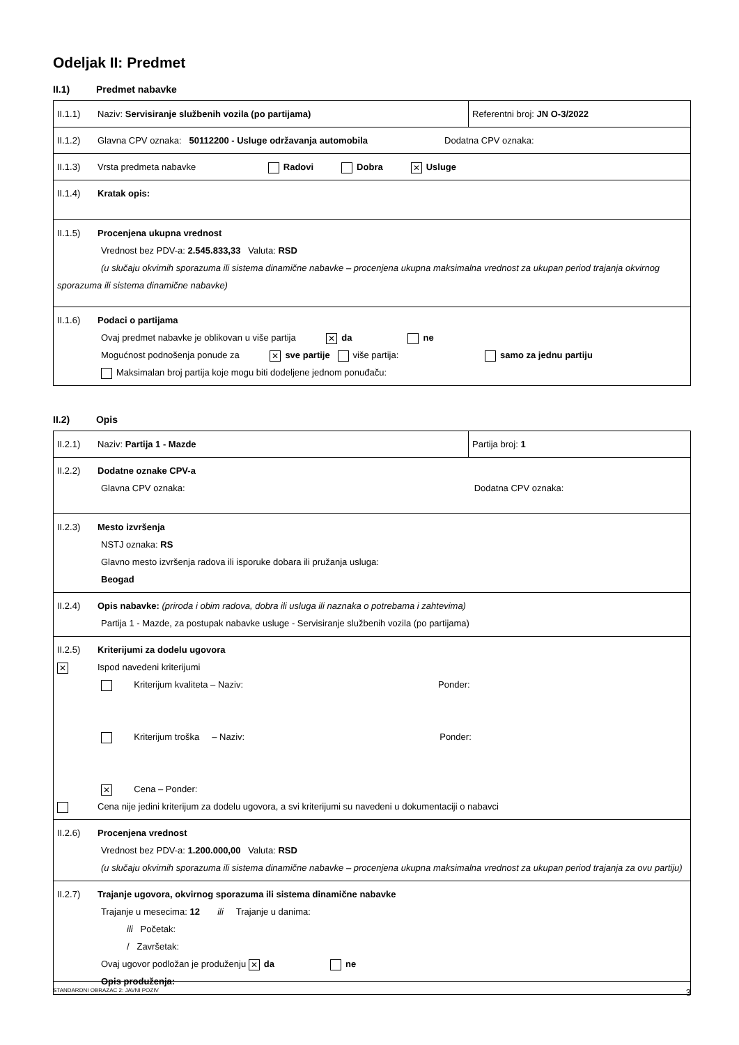Odeljak II: Predmet
II.1) Predmet nabavke
| II.1.1) Naziv: Servisiranje službenih vozila (po partijama) | Referentni broj: JN O-3/2022 |
| II.1.2) Glavna CPV oznaka: 50112200 - Usluge održavanja automobila Dodatna CPV oznaka: | |
| II.1.3) Vrsta predmeta nabavke Radovi Dobra ✕ Usluge | |
| II.1.4) Kratak opis: | |
| II.1.5) Procenjena ukupna vrednost Vrednost bez PDV-a: 2.545.833,33 Valuta: RSD (u slučaju okvirnih sporazuma ili sistema dinamične nabavke – procenjena ukupna maksimalna vrednost za ukupan period trajanja okvirnog sporazuma ili sistema dinamične nabavke) | |
| II.1.6) Podaci o partijama Ovaj predmet nabavke je oblikovan u više partija ✕ da ne Mogućnost podnošenja ponude za ✕ sve partije više partija: samo za jednu partiju Maksimalan broj partija koje mogu biti dodeljene jednom ponuđaču: | |
II.2) Opis
| II.2.1) Naziv: Partija 1 - Mazde | Partija broj: 1 |
| II.2.2) Dodatne oznake CPV-a Glavna CPV oznaka: Dodatna CPV oznaka: | |
| II.2.3) Mesto izvršenja NSTJ oznaka: RS Glavno mesto izvršenja radova ili isporuke dobara ili pružanja usluga: Beogad | |
| II.2.4) Opis nabavke: (priroda i obim radova, dobra ili usluga ili naznaka o potrebama i zahtevima) Partija 1 - Mazde, za postupak nabavke usluge - Servisiranje službenih vozila (po partijama) | |
| II.2.5) Kriterijumi za dodelu ugovora ✕ Ispod navedeni kriterijumi Kriterijum kvaliteta – Naziv: Ponder: Kriterijum troška – Naziv: Ponder: ✕ Cena – Ponder: Cena nije jedini kriterijum za dodelu ugovora, a svi kriterijumi su navedeni u dokumentaciji o nabavci | |
| II.2.6) Procenjena vrednost Vrednost bez PDV-a: 1.200.000,00 Valuta: RSD (u slučaju okvirnih sporazuma ili sistema dinamične nabavke – procenjena ukupna maksimalna vrednost za ukupan period trajanja za ovu partiju) | |
| II.2.7) Trajanje ugovora, okvirnog sporazuma ili sistema dinamične nabavke Trajanje u mesecima: 12 ili Trajanje u danima: ili Početak: / Završetak: Ovaj ugovor podložan je produženju ✕ da ne Opis produženja: | |
STANDARDNI OBRAZAC 2: JAVNI POZIV 3